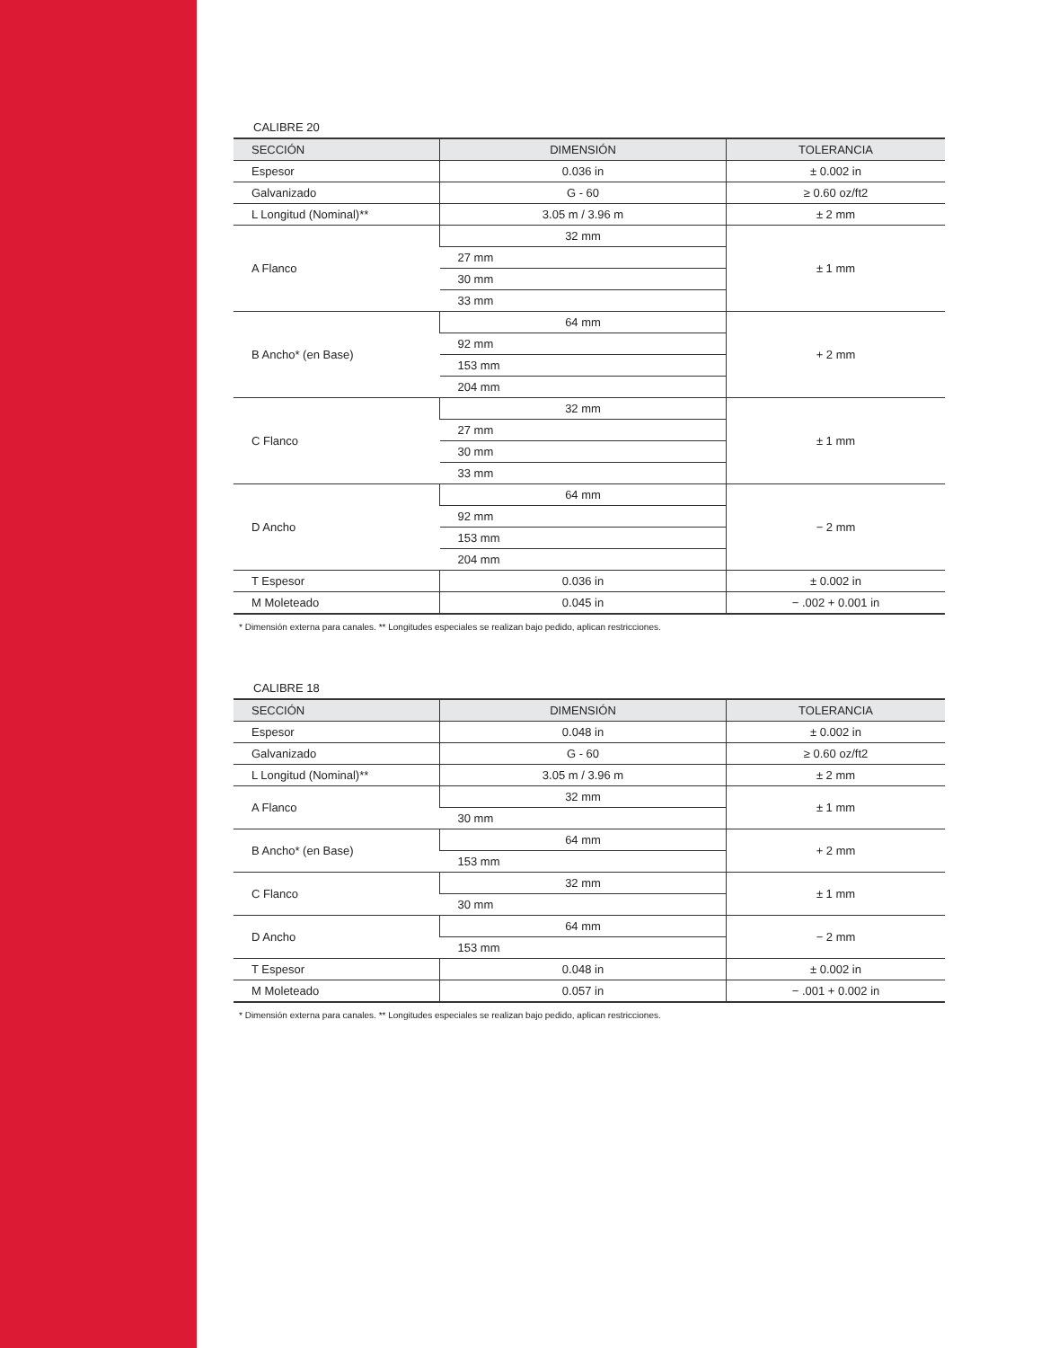CALIBRE 20
| SECCIÓN | DIMENSIÓN | TOLERANCIA |
| --- | --- | --- |
| Espesor | 0.036 in | ± 0.002 in |
| Galvanizado | G - 60 | ≥ 0.60 oz/ft2 |
| L Longitud (Nominal)** | 3.05 m / 3.96 m | ± 2 mm |
| A Flanco | 32 mm | ± 1 mm |
| | 27 mm | |
| | 30 mm | |
| | 33 mm | |
| B Ancho* (en Base) | 64 mm | + 2 mm |
| | 92 mm | |
| | 153 mm | |
| | 204 mm | |
| C Flanco | 32 mm | ± 1 mm |
| | 27 mm | |
| | 30 mm | |
| | 33 mm | |
| D Ancho | 64 mm | − 2 mm |
| | 92 mm | |
| | 153 mm | |
| | 204 mm | |
| T Espesor | 0.036 in | ± 0.002 in |
| M Moleteado | 0.045 in | − .002 + 0.001 in |
* Dimensión externa para canales. ** Longitudes especiales se realizan bajo pedido, aplican restricciones.
CALIBRE 18
| SECCIÓN | DIMENSIÓN | TOLERANCIA |
| --- | --- | --- |
| Espesor | 0.048 in | ± 0.002 in |
| Galvanizado | G - 60 | ≥ 0.60 oz/ft2 |
| L Longitud (Nominal)** | 3.05 m / 3.96 m | ± 2 mm |
| A Flanco | 32 mm | ± 1 mm |
| | 30 mm | |
| B Ancho* (en Base) | 64 mm | + 2 mm |
| | 153 mm | |
| C Flanco | 32 mm | ± 1 mm |
| | 30 mm | |
| D Ancho | 64 mm | − 2 mm |
| | 153 mm | |
| T Espesor | 0.048 in | ± 0.002 in |
| M Moleteado | 0.057 in | − .001 + 0.002 in |
* Dimensión externa para canales. ** Longitudes especiales se realizan bajo pedido, aplican restricciones.